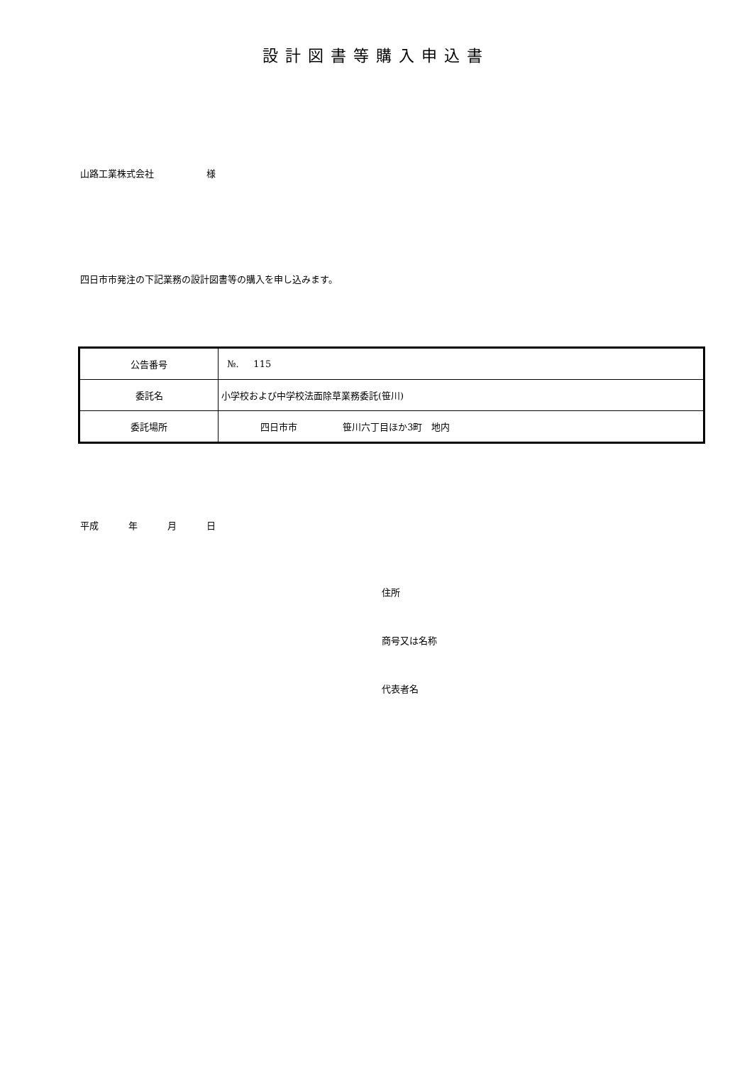設計図書等購入申込書
山路工業株式会社 様
四日市市発注の下記業務の設計図書等の購入を申し込みます。
| 公告番号 | №. 115 |
| 委託名 | 小学校および中学校法面除草業務委託(笹川) |
| 委託場所 | 四日市市 笹川六丁目ほか3町 地内 |
平成 年 月 日
住所
商号又は名称
代表者名